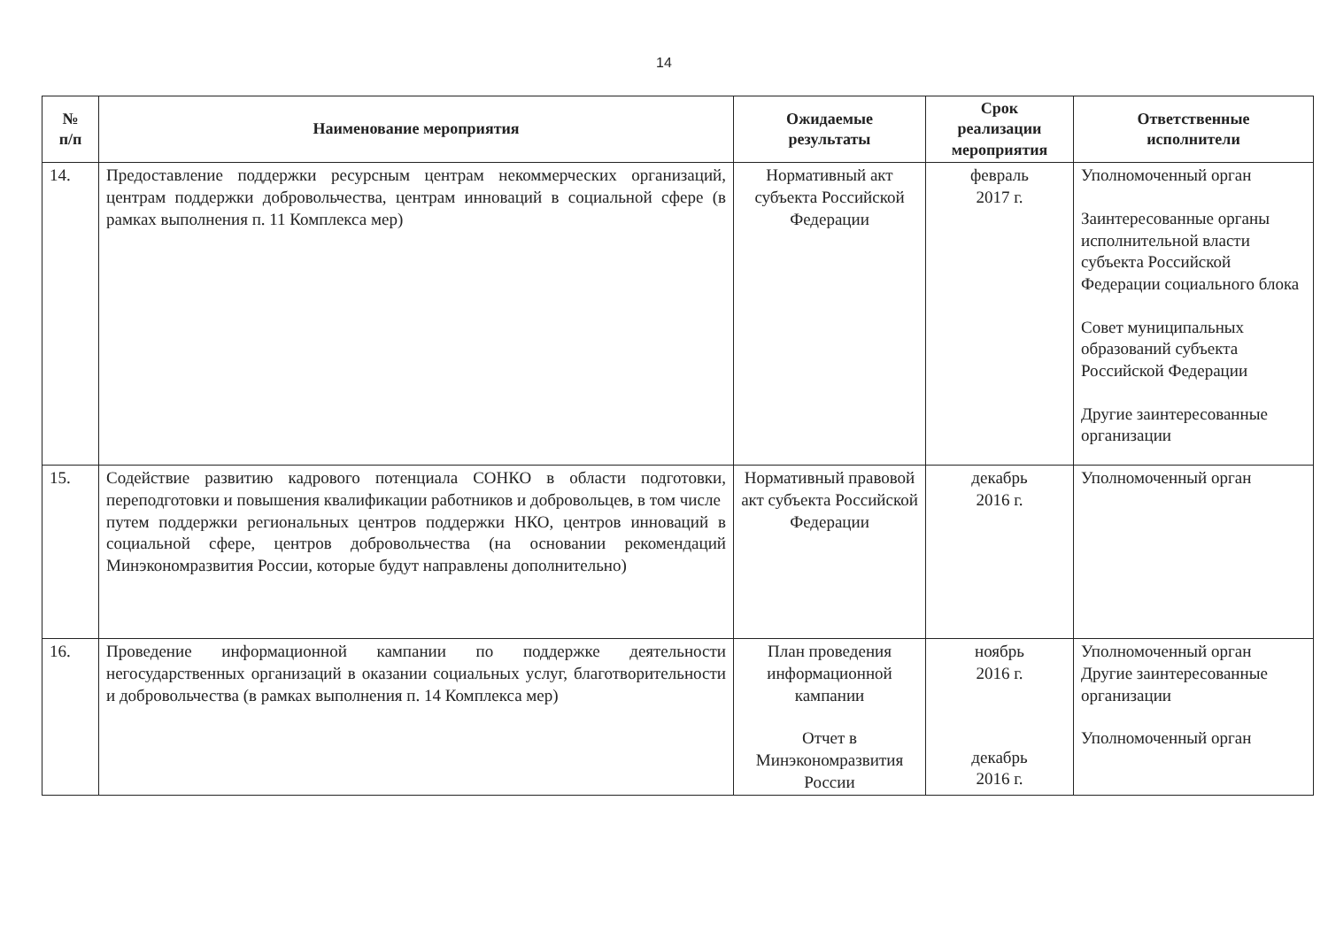14
| № п/п | Наименование мероприятия | Ожидаемые результаты | Срок реализации мероприятия | Ответственные исполнители |
| --- | --- | --- | --- | --- |
| 14. | Предоставление поддержки ресурсным центрам некоммерческих организаций, центрам поддержки добровольчества, центрам инноваций в социальной сфере (в рамках выполнения п. 11 Комплекса мер) | Нормативный акт субъекта Российской Федерации | февраль 2017 г. | Уполномоченный орган Заинтересованные органы исполнительной власти субъекта Российской Федерации социального блока Совет муниципальных образований субъекта Российской Федерации Другие заинтересованные организации |
| 15. | Содействие развитию кадрового потенциала СОНКО в области подготовки, переподготовки и повышения квалификации работников и добровольцев, в том числе путем поддержки региональных центров поддержки НКО, центров инноваций в социальной сфере, центров добровольчества (на основании рекомендаций Минэкономразвития России, которые будут направлены дополнительно) | Нормативный правовой акт субъекта Российской Федерации | декабрь 2016 г. | Уполномоченный орган |
| 16. | Проведение информационной кампании по поддержке деятельности негосударственных организаций в оказании социальных услуг, благотворительности и добровольчества (в рамках выполнения п. 14 Комплекса мер) | План проведения информационной кампании Отчет в Минэкономразвития России | ноябрь 2016 г. декабрь 2016 г. | Уполномоченный орган Другие заинтересованные организации Уполномоченный орган |